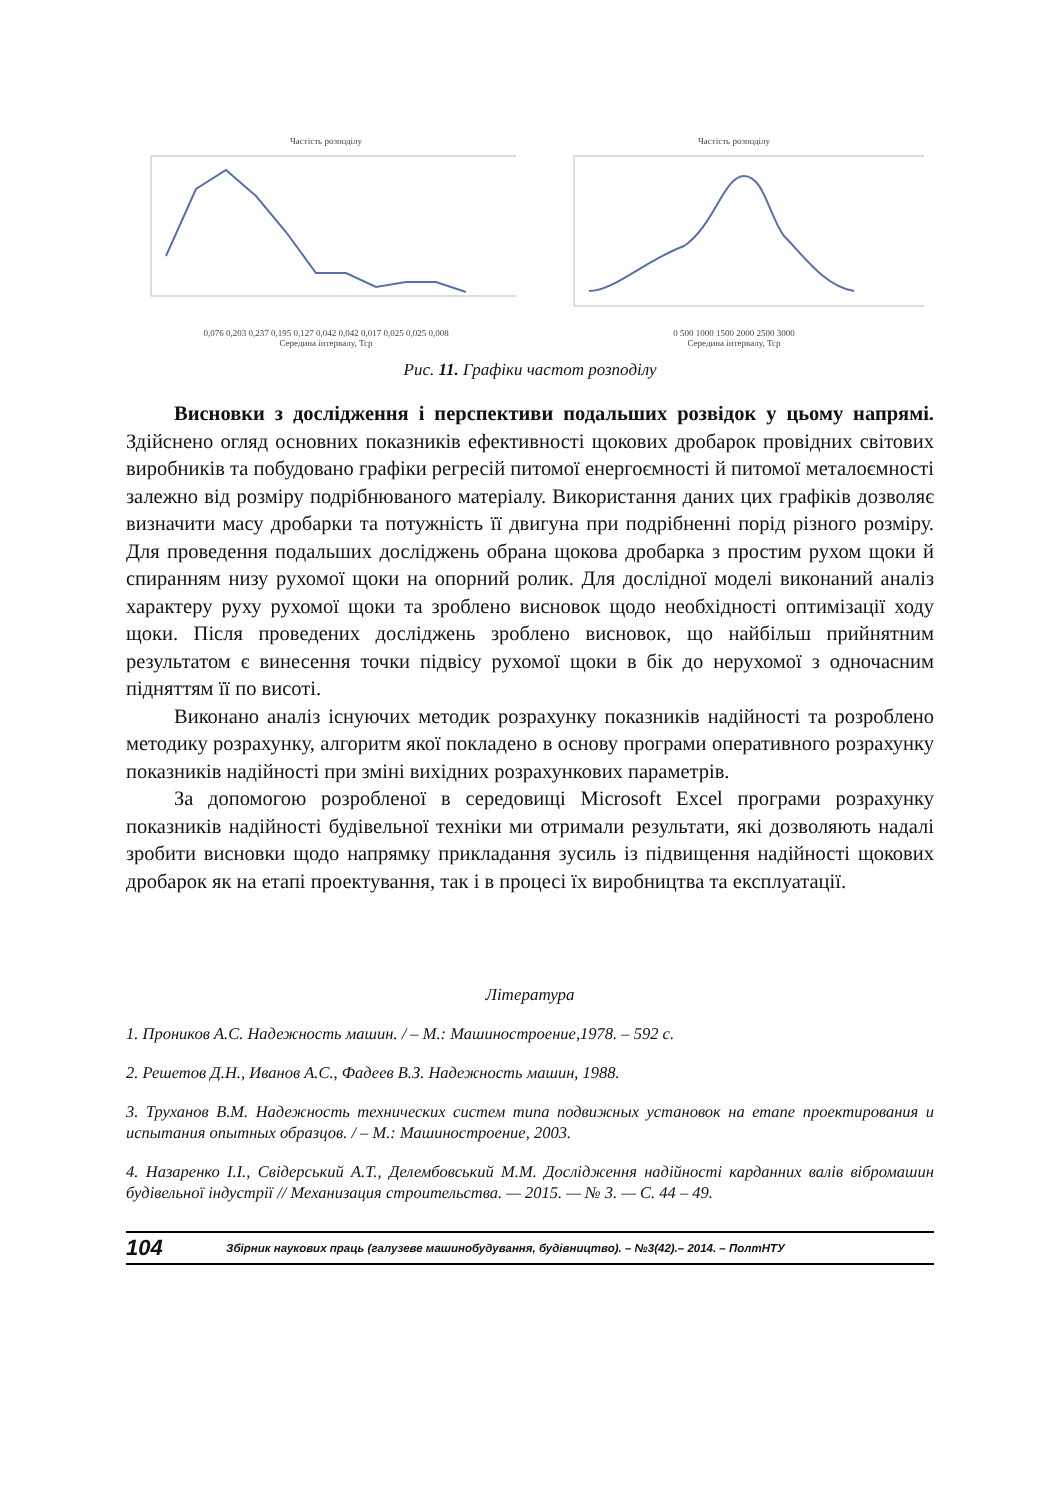Частість розподілу
0,076 0,203 0,237 0,195 0,127 0,042 0,042 0,017 0,025 0,025 0,008
Середина інтервалу, Тср
Частість розподілу
0 500 1000 1500 2000 2500 3000
Середина інтервалу, Тср
Рис. 11. Графіки частот розподілу
Висновки з дослідження і перспективи подальших розвідок у цьому напрямі. Здійснено огляд основних показників ефективності щокових дробарок провідних світових виробників та побудовано графіки регресій питомої енергоємності й питомої металоємності залежно від розміру подрібнюваного матеріалу. Використання даних цих графіків дозволяє визначити масу дробарки та потужність її двигуна при подрібненні порід різного розміру. Для проведення подальших досліджень обрана щокова дробарка з простим рухом щоки й спиранням низу рухомої щоки на опорний ролик. Для дослідної моделі виконаний аналіз характеру руху рухомої щоки та зроблено висновок щодо необхідності оптимізації ходу щоки. Після проведених досліджень зроблено висновок, що найбільш прийнятним результатом є винесення точки підвісу рухомої щоки в бік до нерухомої з одночасним підняттям її по висоті.
Виконано аналіз існуючих методик розрахунку показників надійності та розроблено методику розрахунку, алгоритм якої покладено в основу програми оперативного розрахунку показників надійності при зміні вихідних розрахункових параметрів.
За допомогою розробленої в середовищі Microsoft Excel програми розрахунку показників надійності будівельної техніки ми отримали результати, які дозволяють надалі зробити висновки щодо напрямку прикладання зусиль із підвищення надійності щокових дробарок як на етапі проектування, так і в процесі їх виробництва та експлуатації.
Література
1. Проников А.С. Надежность машин. / – М.: Машиностроение,1978. – 592 с.
2. Решетов Д.Н., Иванов А.С., Фадеев В.З. Надежность машин, 1988.
3. Труханов В.М. Надежность технических систем типа подвижных установок на етапе проектирования и испытания опытных образцов. / – М.: Машиностроение, 2003.
4. Назаренко І.І., Свідерський А.Т., Делембовський М.М. Дослідження надійності карданних валів вібромашин будівельної індустрії // Механизация строительства. — 2015. — № 3. — С. 44 – 49.
104 Збірник наукових праць (галузеве машинобудування, будівництво). – №3(42).– 2014. – ПолтНТУ